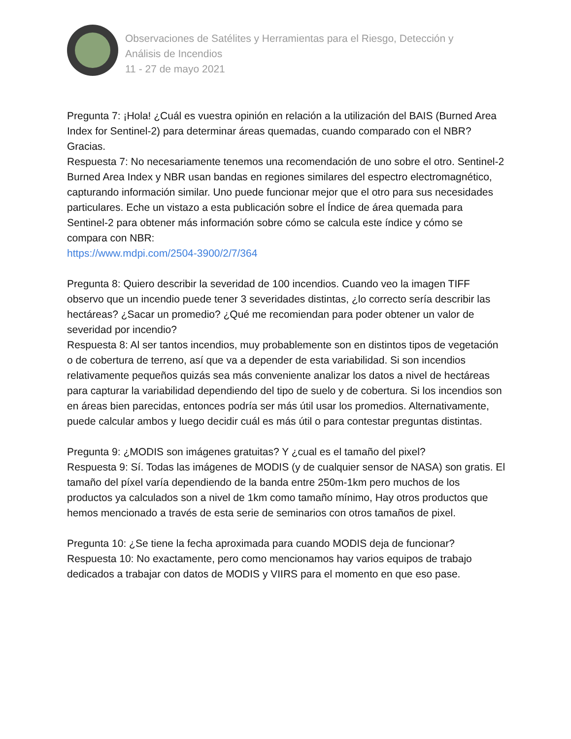Observaciones de Satélites y Herramientas para el Riesgo, Detección y
Análisis de Incendios
11 - 27 de mayo 2021
Pregunta 7: ¡Hola! ¿Cuál es vuestra opinión en relación a la utilización del BAIS (Burned Area Index for Sentinel-2) para determinar áreas quemadas, cuando comparado con el NBR? Gracias.
Respuesta 7: No necesariamente tenemos una recomendación de uno sobre el otro. Sentinel-2 Burned Area Index y NBR usan bandas en regiones similares del espectro electromagnético, capturando información similar. Uno puede funcionar mejor que el otro para sus necesidades particulares. Eche un vistazo a esta publicación sobre el Índice de área quemada para Sentinel-2 para obtener más información sobre cómo se calcula este índice y cómo se compara con NBR:
https://www.mdpi.com/2504-3900/2/7/364
Pregunta 8: Quiero describir la severidad de 100 incendios. Cuando veo la imagen TIFF observo que un incendio puede tener 3 severidades distintas, ¿lo correcto sería describir las hectáreas? ¿Sacar un promedio? ¿Qué me recomiendan para poder obtener un valor de severidad por incendio?
Respuesta 8: Al ser tantos incendios, muy probablemente son en distintos tipos de vegetación o de cobertura de terreno, así que va a depender de esta variabilidad. Si son incendios relativamente pequeños quizás sea más conveniente analizar los datos a nivel de hectáreas para capturar la variabilidad dependiendo del tipo de suelo y de cobertura. Si los incendios son en áreas bien parecidas, entonces podría ser más útil usar los promedios. Alternativamente, puede calcular ambos y luego decidir cuál es más útil o para contestar preguntas distintas.
Pregunta 9: ¿MODIS son imágenes gratuitas? Y ¿cual es el tamaño del pixel?
Respuesta 9: Sí. Todas las imágenes de MODIS (y de cualquier sensor de NASA) son gratis. El tamaño del píxel varía dependiendo de la banda entre 250m-1km pero muchos de los productos ya calculados son a nivel de 1km como tamaño mínimo, Hay otros productos que hemos mencionado a través de esta serie de seminarios con otros tamaños de pixel.
Pregunta 10: ¿Se tiene la fecha aproximada para cuando MODIS deja de funcionar?
Respuesta 10: No exactamente, pero como mencionamos hay varios equipos de trabajo dedicados a trabajar con datos de MODIS y VIIRS para el momento en que eso pase.